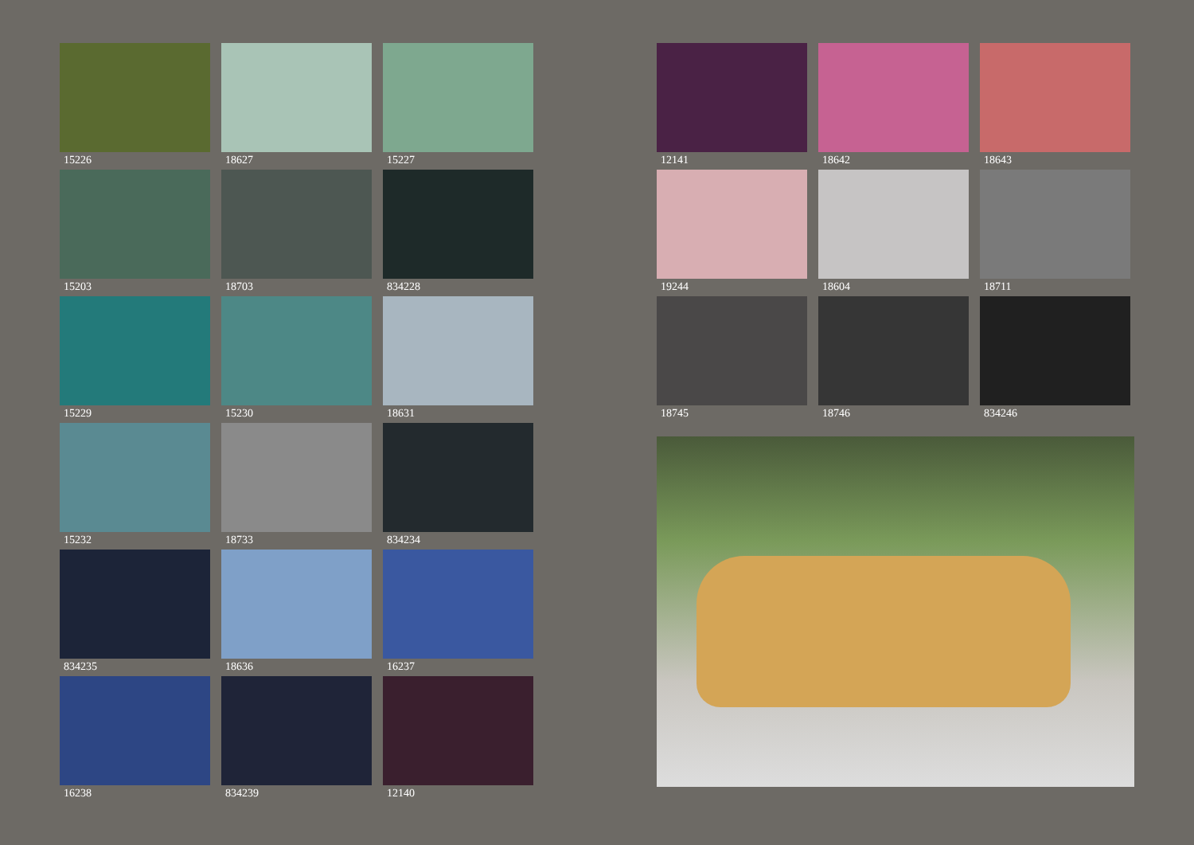15226
18627
15227
15203
18703
834228
15229
15230
18631
15232
18733
834234
834235
18636
16237
16238
834239
12140
12141
18642
18643
19244
18604
18711
18745
18746
834246